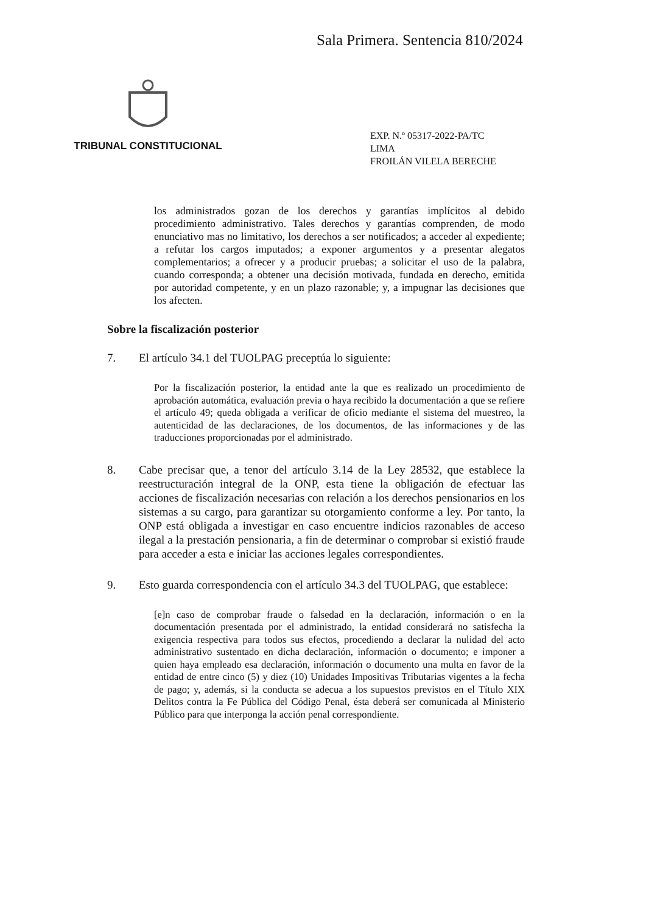Sala Primera. Sentencia 810/2024
TRIBUNAL CONSTITUCIONAL
EXP. N.º 05317-2022-PA/TC
LIMA
FROILÁN VILELA BERECHE
los administrados gozan de los derechos y garantías implícitos al debido procedimiento administrativo. Tales derechos y garantías comprenden, de modo enunciativo mas no limitativo, los derechos a ser notificados; a acceder al expediente; a refutar los cargos imputados; a exponer argumentos y a presentar alegatos complementarios; a ofrecer y a producir pruebas; a solicitar el uso de la palabra, cuando corresponda; a obtener una decisión motivada, fundada en derecho, emitida por autoridad competente, y en un plazo razonable; y, a impugnar las decisiones que los afecten.
Sobre la fiscalización posterior
7. El artículo 34.1 del TUOLPAG preceptúa lo siguiente:
Por la fiscalización posterior, la entidad ante la que es realizado un procedimiento de aprobación automática, evaluación previa o haya recibido la documentación a que se refiere el artículo 49; queda obligada a verificar de oficio mediante el sistema del muestreo, la autenticidad de las declaraciones, de los documentos, de las informaciones y de las traducciones proporcionadas por el administrado.
8. Cabe precisar que, a tenor del artículo 3.14 de la Ley 28532, que establece la reestructuración integral de la ONP, esta tiene la obligación de efectuar las acciones de fiscalización necesarias con relación a los derechos pensionarios en los sistemas a su cargo, para garantizar su otorgamiento conforme a ley. Por tanto, la ONP está obligada a investigar en caso encuentre indicios razonables de acceso ilegal a la prestación pensionaria, a fin de determinar o comprobar si existió fraude para acceder a esta e iniciar las acciones legales correspondientes.
9. Esto guarda correspondencia con el artículo 34.3 del TUOLPAG, que establece:
[e]n caso de comprobar fraude o falsedad en la declaración, información o en la documentación presentada por el administrado, la entidad considerará no satisfecha la exigencia respectiva para todos sus efectos, procediendo a declarar la nulidad del acto administrativo sustentado en dicha declaración, información o documento; e imponer a quien haya empleado esa declaración, información o documento una multa en favor de la entidad de entre cinco (5) y diez (10) Unidades Impositivas Tributarias vigentes a la fecha de pago; y, además, si la conducta se adecua a los supuestos previstos en el Título XIX Delitos contra la Fe Pública del Código Penal, ésta deberá ser comunicada al Ministerio Público para que interponga la acción penal correspondiente.